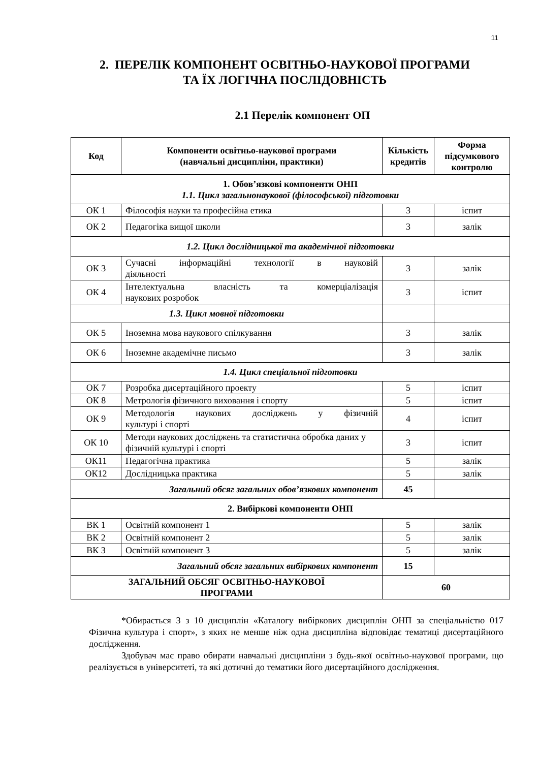11
2. ПЕРЕЛІК КОМПОНЕНТ ОСВІТНЬО-НАУКОВОЇ ПРОГРАМИ
ТА ЇХ ЛОГІЧНА ПОСЛІДОВНІСТЬ
2.1 Перелік компонент ОП
| Код | Компоненти освітньо-наукової програми (навчальні дисципліни, практики) | Кількість кредитів | Форма підсумкового контролю |
| --- | --- | --- | --- |
| 1. Обов’язкові компоненти ОНП 1.1. Цикл загальнонаукової (філософської) підготовки | | | |
| ОК 1 | Філософія науки та професійна етика | 3 | іспит |
| ОК 2 | Педагогіка вищої школи | 3 | залік |
| 1.2. Цикл дослідницької та академічної підготовки | | | |
| ОК 3 | Сучасні інформаційні технології в науковій діяльності | 3 | залік |
| ОК 4 | Інтелектуальна власність та комерціалізація наукових розробок | 3 | іспит |
| 1.3. Цикл мовної підготовки | | | |
| ОК 5 | Іноземна мова наукового спілкування | 3 | залік |
| ОК 6 | Іноземне академічне письмо | 3 | залік |
| 1.4. Цикл спеціальної підготовки | | | |
| ОК 7 | Розробка дисертаційного проекту | 5 | іспит |
| ОК 8 | Метрологія фізичного виховання і спорту | 5 | іспит |
| ОК 9 | Методологія наукових досліджень у фізичній культурі і спорті | 4 | іспит |
| ОК 10 | Методи наукових досліджень та статистична обробка даних у фізичній культурі і спорті | 3 | іспит |
| ОК11 | Педагогічна практика | 5 | залік |
| ОК12 | Дослідницька практика | 5 | залік |
| Загальний обсяг загальних обов’язкових компонент | | 45 | |
| 2. Вибіркові компоненти ОНП | | | |
| ВК 1 | Освітній компонент 1 | 5 | залік |
| ВК 2 | Освітній компонент 2 | 5 | залік |
| ВК 3 | Освітній компонент 3 | 5 | залік |
| Загальний обсяг загальних вибіркових компонент | | 15 | |
| ЗАГАЛЬНИЙ ОБСЯГ ОСВІТНЬО-НАУКОВОЇ ПРОГРАМИ | | 60 | |
*Обирається 3 з 10 дисциплін «Каталогу вибіркових дисциплін ОНП за спеціальністю 017 Фізична культура і спорт», з яких не менше ніж одна дисципліна відповідає тематиці дисертаційного дослідження.
Здобувач має право обирати навчальні дисципліни з будь-якої освітньо-наукової програми, що реалізується в університеті, та які дотичні до тематики його дисертаційного дослідження.